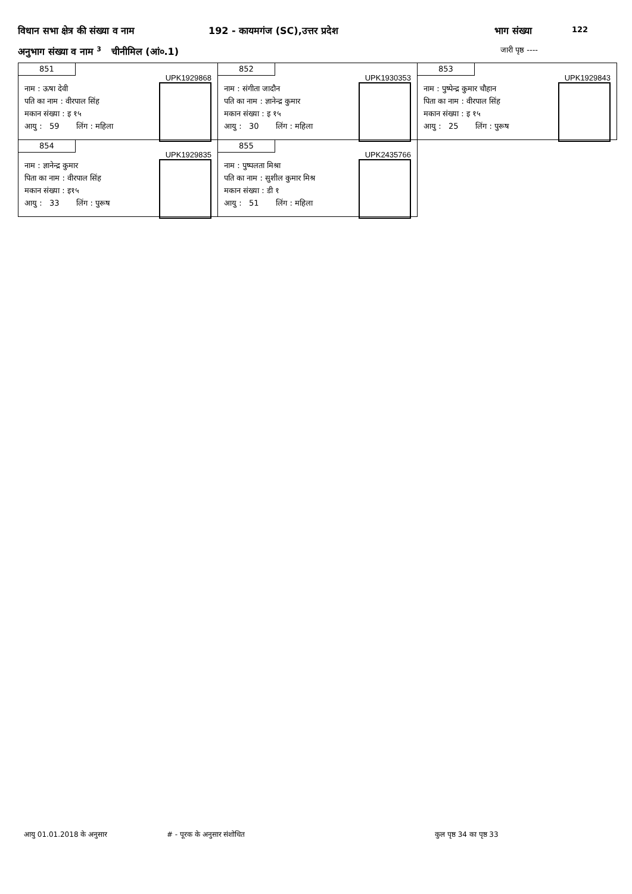विधान सभा क्षेत्र की संख्या व नाम 192 - कायमगंज (SC),उत्तर प्रदेश भाग संख्या 122
अनुभाग संख्या व नाम <sup>3</sup> चीनीमिल (आं०.1) जारी पृष्ठ ----
851
UPK1929868
नाम : ऊषा देवी
पति का नाम : वीरपाल सिंह
मकान संख्या : इ १५
आयु : 59 लिंग : महिला
852
UPK1930353
नाम : संगीता जादौन
पति का नाम : ज्ञानेन्द्र कुमार
मकान संख्या : इ १५
आयु : 30 लिंग : महिला
853
UPK1929843
नाम : पुष्पेन्द्र कुमार चौहान
पिता का नाम : वीरपाल सिंह
मकान संख्या : इ १५
आयु : 25 लिंग : पुरूष
854
UPK1929835
नाम : ज्ञानेन्द्र कुमार
पिता का नाम : वीरपाल सिंह
मकान संख्या : इ१५
आयु : 33 लिंग : पुरूष
855
UPK2435766
नाम : पुष्पलता मिश्रा
पति का नाम : सुशील कुमार मिश्र
मकान संख्या : डी १
आयु : 51 लिंग : महिला
आयु 01.01.2018 के अनुसार # - पूरक के अनुसार संशोधित कुल पृष्ठ 34 का पृष्ठ 33